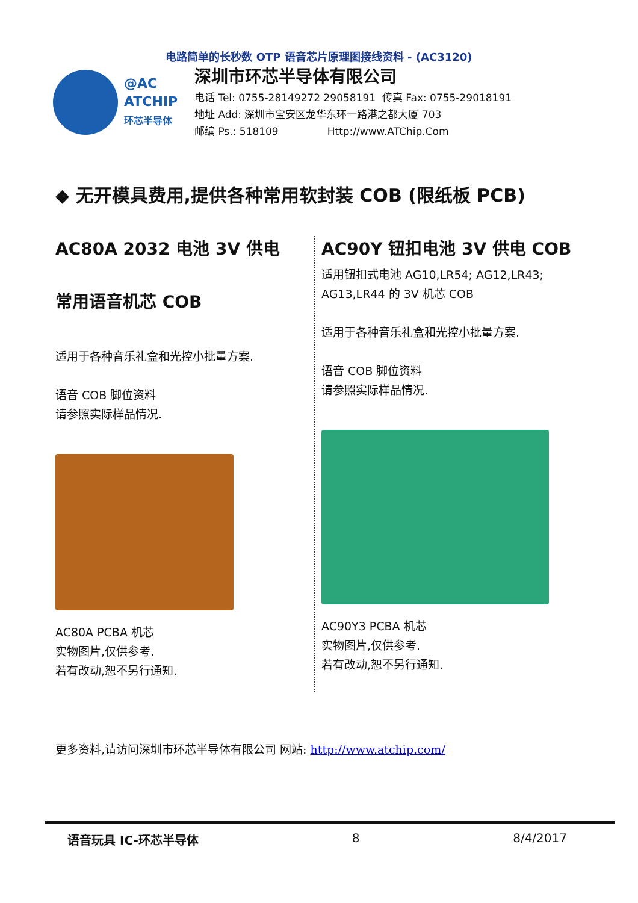电路简单的长秒数 OTP 语音芯片原理图接线资料 - (AC3120)
@AC
ATCHIP
环芯半导体
深圳市环芯半导体有限公司
电话 Tel: 0755-28149272 29058191 传真 Fax: 0755-29018191
地址 Add: 深圳市宝安区龙华东环一路港之都大厦 703
邮编 Ps.: 518109 Http://www.ATChip.Com
◆ 无开模具费用,提供各种常用软封装 COB (限纸板 PCB)
AC80A 2032 电池 3V 供电
常用语音机芯 COB
适用于各种音乐礼盒和光控小批量方案.
语音 COB 脚位资料
请参照实际样品情况.
AC80A PCBA 机芯
实物图片,仅供参考.
若有改动,恕不另行通知.
AC90Y 钮扣电池 3V 供电 COB
适用钮扣式电池 AG10,LR54; AG12,LR43; AG13,LR44 的 3V 机芯 COB
适用于各种音乐礼盒和光控小批量方案.
语音 COB 脚位资料
请参照实际样品情况.
AC90Y3 PCBA 机芯
实物图片,仅供参考.
若有改动,恕不另行通知.
更多资料,请访问深圳市环芯半导体有限公司 网站: http://www.atchip.com/
语音玩具 IC-环芯半导体 8 8/4/2017